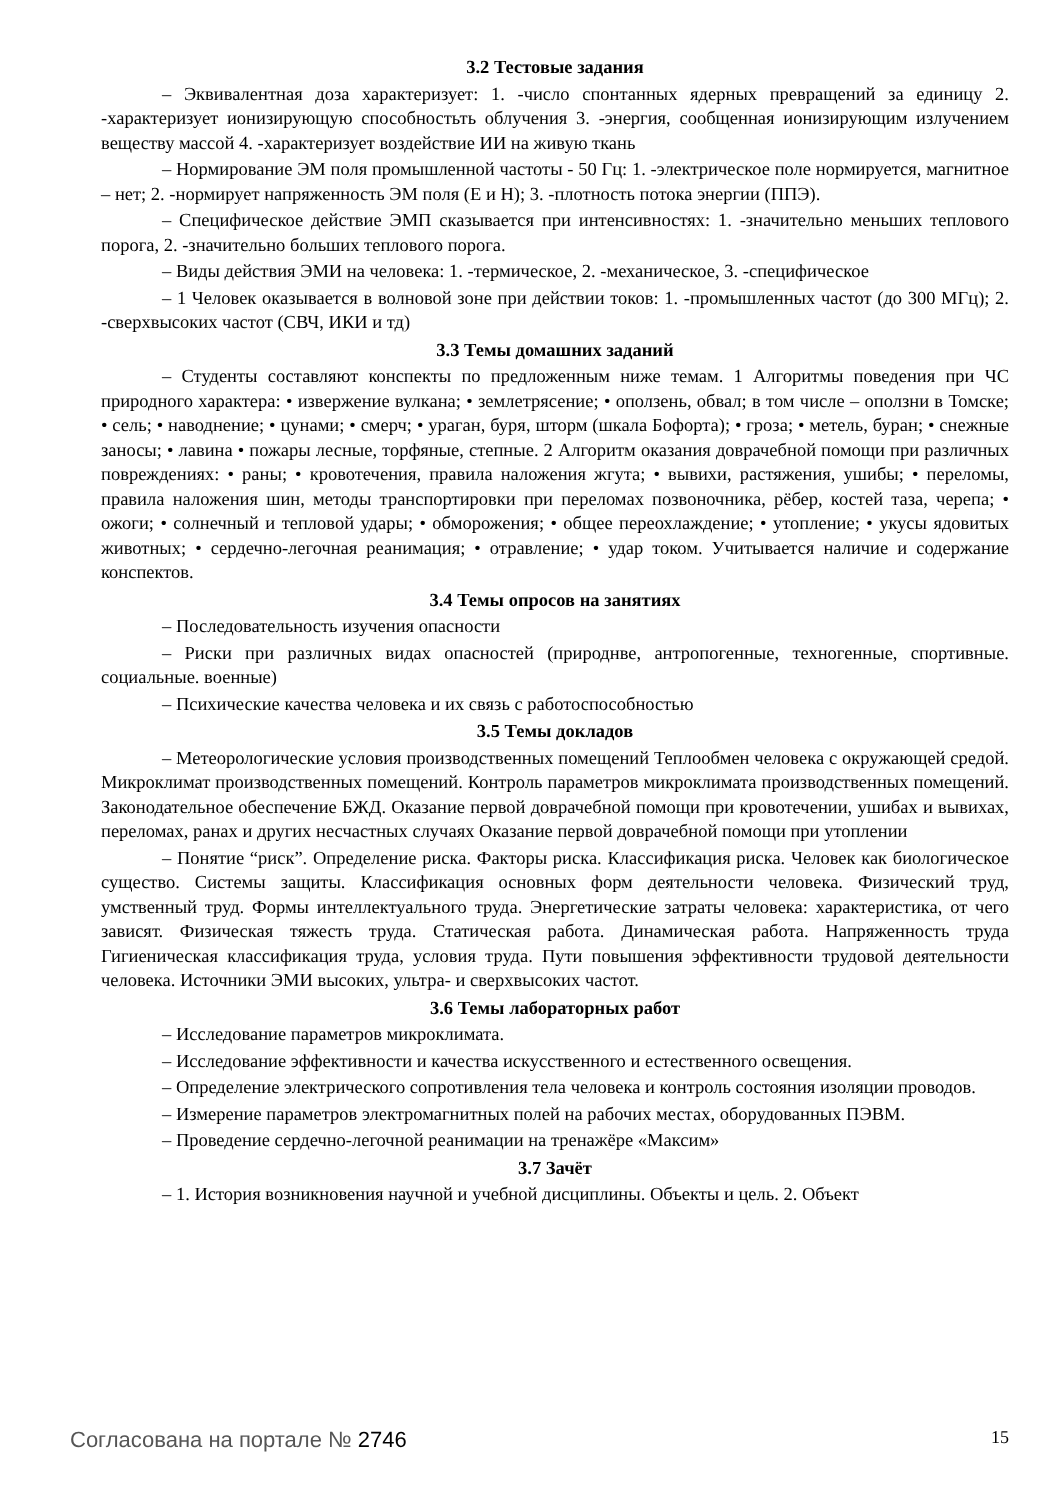3.2 Тестовые задания
– Эквивалентная доза характеризует: 1. -число спонтанных ядерных превращений за единицу 2. -характеризует ионизирующую способностьть облучения 3. -энергия, сообщенная ионизирующим излучением веществу массой 4. -характеризует воздействие ИИ на живую ткань
– Нормирование ЭМ поля промышленной частоты - 50 Гц: 1. -электрическое поле нормируется, магнитное – нет; 2. -нормирует напряженность ЭМ поля (Е и Н); 3. -плотность потока энергии (ППЭ).
– Специфическое действие ЭМП сказывается при интенсивностях: 1. -значительно меньших теплового порога, 2. -значительно больших теплового порога.
– Виды действия ЭМИ на человека: 1. -термическое, 2. -механическое, 3. -специфическое
– 1 Человек оказывается в волновой зоне при действии токов: 1. -промышленных частот (до 300 МГц); 2. -сверхвысоких частот (СВЧ, ИКИ и тд)
3.3 Темы домашних заданий
– Студенты составляют конспекты по предложенным ниже темам. 1 Алгоритмы поведения при ЧС природного характера: • извержение вулкана; • землетрясение; • оползень, обвал; в том числе – оползни в Томске; • сель; • наводнение; • цунами; • смерч; • ураган, буря, шторм (шкала Бофорта); • гроза; • метель, буран; • снежные заносы; • лавина • пожары лесные, торфяные, степные. 2 Алгоритм оказания доврачебной помощи при различных повреждениях: • раны; • кровотечения, правила наложения жгута; • вывихи, растяжения, ушибы; • переломы, правила наложения шин, методы транспортировки при переломах позвоночника, рёбер, костей таза, черепа; • ожоги; • солнечный и тепловой удары; • обморожения; • общее переохлаждение; • утопление; • укусы ядовитых животных; • сердечно-легочная реанимация; • отравление; • удар током. Учитывается наличие и содержание конспектов.
3.4 Темы опросов на занятиях
– Последовательность изучения опасности
– Риски при различных видах опасностей (природнве, антропогенные, техногенные, спортивные. социальные. военные)
– Психические качества человека и их связь с работоспособностью
3.5 Темы докладов
– Метеорологические условия производственных помещений Теплообмен человека с окружающей средой. Микроклимат производственных помещений. Контроль параметров микроклимата производственных помещений. Законодательное обеспечение БЖД. Оказание первой доврачебной помощи при кровотечении, ушибах и вывихах, переломах, ранах и других несчастных случаях Оказание первой доврачебной помощи при утоплении
– Понятие “риск”. Определение риска. Факторы риска. Классификация риска. Человек как биологическое существо. Системы защиты. Классификация основных форм деятельности человека. Физический труд, умственный труд. Формы интеллектуального труда. Энергетические затраты человека: характеристика, от чего зависят. Физическая тяжесть труда. Статическая работа. Динамическая работа. Напряженность труда Гигиеническая классификация труда, условия труда. Пути повышения эффективности трудовой деятельности человека. Источники ЭМИ высоких, ультра- и сверхвысоких частот.
3.6 Темы лабораторных работ
– Исследование параметров микроклимата.
– Исследование эффективности и качества искусственного и естественного освещения.
– Определение электрического сопротивления тела человека и контроль состояния изоляции проводов.
– Измерение параметров электромагнитных полей на рабочих местах, оборудованных ПЭВМ.
– Проведение сердечно-легочной реанимации на тренажёре «Максим»
3.7 Зачёт
– 1. История возникновения научной и учебной дисциплины. Объекты и цель. 2. Объект
Согласована на портале № 2746 15